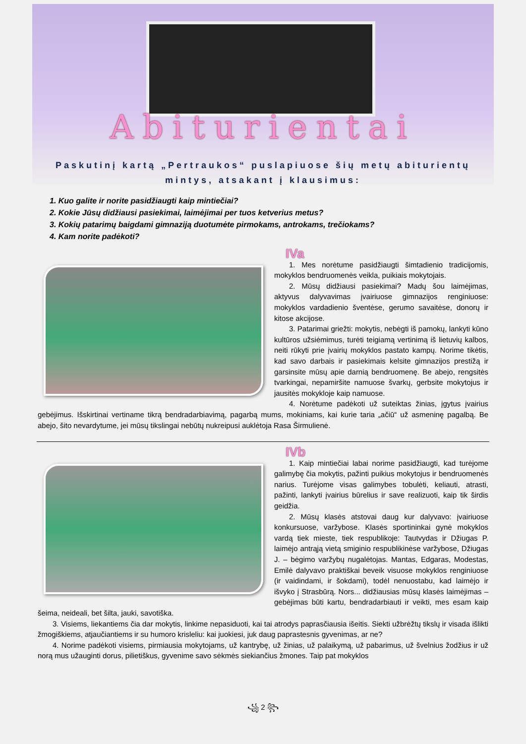Abiturientai
Paskutinį kartą „Pertraukos“ puslapiuose šių metų abiturientų
mintys, atsakant į klausimus:
1. Kuo galite ir norite pasidžiaugti kaip mintiečiai?
2. Kokie Jūsų didžiausi pasiekimai, laimėjimai per tuos ketverius metus?
3. Kokių patarimų baigdami gimnaziją duotumėte pirmokams, antrokams, trečiokams?
4. Kam norite padėkoti?
IVa
1. Mes norėtume pasidžiaugti šimtadienio tradicijomis, mokyklos bendruomenės veikla, puikiais mokytojais.
2. Mūsų didžiausi pasiekimai? Madų šou laimėjimas, aktyvus dalyvavimas įvairiuose gimnazijos renginiuose: mokyklos vardadienio šventėse, gerumo savaitėse, donorų ir kitose akcijose.
3. Patarimai griežti: mokytis, nebėgti iš pamokų, lankyti kūno kultūros užsiėmimus, turėti teigiamą vertinimą iš lietuvių kalbos, neiti rūkyti prie įvairių mokyklos pastato kampų. Norime tikėtis, kad savo darbais ir pasiekimais kelsite gimnazijos prestižą ir garsinsite mūsų apie darnią bendruomenę. Be abejo, rengsitės tvarkingai, nepamiršite namuose švarkų, gerbsite mokytojus ir jausitės mokykloje kaip namuose.
4. Norėtume padėkoti už suteiktas žinias, įgytus įvairius gebėjimus. Išskirtinai vertiname tikrą bendradarbiavimą, pagarbą mums, mokiniams, kai kurie taria „ačiū“ už asmeninę pagalbą. Be abejo, šito nevardytume, jei mūsų tikslingai nebūtų nukreipusi auklėtoja Rasa Širmulienė.
IVb
1. Kaip mintiečiai labai norime pasidžiaugti, kad turėjome galimybę čia mokytis, pažinti puikius mokytojus ir bendruomenės narius. Turėjome visas galimybes tobulėti, keliauti, atrasti, pažinti, lankyti įvairius būrelius ir save realizuoti, kaip tik širdis geidžia.
2. Mūsų klasės atstovai daug kur dalyvavo: įvairiuose konkursuose, varžybose. Klasės sportininkai gynė mokyklos vardą tiek mieste, tiek respublikoje: Tautvydas ir Džiugas P. laimėjo antrąją vietą smiginio respublikinėse varžybose, Džiugas J. – bėgimo varžybų nugalėtojas. Mantas, Edgaras, Modestas, Emilė dalyvavo praktiškai beveik visuose mokyklos renginiuose (ir vaidindami, ir šokdami), todėl nenuostabu, kad laimėjo ir išvyko į Strasbūrą. Nors... didžiausias mūsų klasės laimėjimas – gebėjimas būti kartu, bendradarbiauti ir veikti, mes esam kaip šeima, neideali, bet šilta, jauki, savotiška.
3. Visiems, liekantiems čia dar mokytis, linkime nepasiduoti, kai tai atrodys paprasčiausia išeitis. Siekti užbrėžtų tikslų ir visada išlikti žmogiškiems, atjaučiantiems ir su humoro krisleliu: kai juokiesi, juk daug paprastesnis gyvenimas, ar ne?
4. Norime padėkoti visiems, pirmiausia mokytojams, už kantrybę, už žinias, už palaikymą, už pabarimus, už švelnius žodžius ir už norą mus užauginti dorus, pilietiškus, gyvenime savo sėkmės siekiančius žmones. Taip pat mokyklos
꧁ 2 ꧂